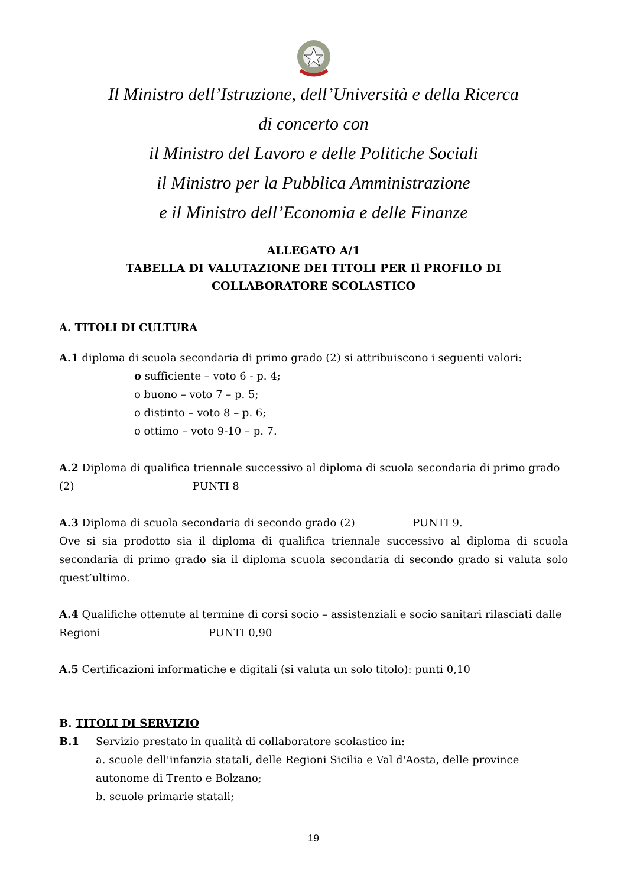Il Ministro dell’Istruzione, dell’Università e della Ricerca
di concerto con
il Ministro del Lavoro e delle Politiche Sociali
il Ministro per la Pubblica Amministrazione
e il Ministro dell’Economia e delle Finanze
ALLEGATO A/1
TABELLA DI VALUTAZIONE DEI TITOLI PER Il PROFILO DI
COLLABORATORE SCOLASTICO
A. TITOLI DI CULTURA
A.1 diploma di scuola secondaria di primo grado (2) si attribuiscono i seguenti valori:
o sufficiente – voto 6 - p. 4;
o buono – voto 7 – p. 5;
o distinto – voto 8 – p. 6;
o ottimo – voto 9-10 – p. 7.
A.2 Diploma di qualifica triennale successivo al diploma di scuola secondaria di primo grado (2) PUNTI 8
A.3 Diploma di scuola secondaria di secondo grado (2) PUNTI 9.
Ove si sia prodotto sia il diploma di qualifica triennale successivo al diploma di scuola secondaria di primo grado sia il diploma scuola secondaria di secondo grado si valuta solo quest’ultimo.
A.4 Qualifiche ottenute al termine di corsi socio – assistenziali e socio sanitari rilasciati dalle Regioni PUNTI 0,90
A.5 Certificazioni informatiche e digitali (si valuta un solo titolo): punti 0,10
B. TITOLI DI SERVIZIO
B.1 Servizio prestato in qualità di collaboratore scolastico in:
a. scuole dell'infanzia statali, delle Regioni Sicilia e Val d'Aosta, delle province autonome di Trento e Bolzano;
b. scuole primarie statali;
19